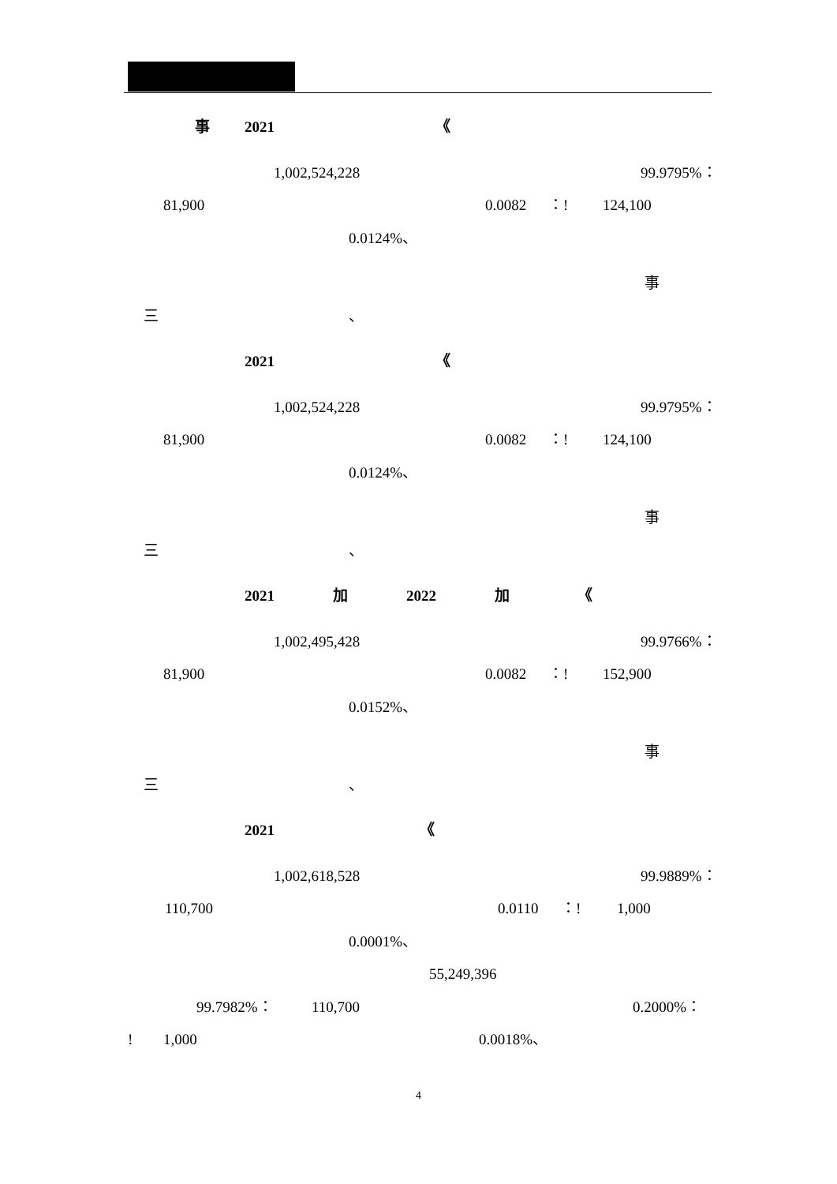事 2021 《
1,002,524,228 99.9795%：
81,900 0.0082 ：! 124,100
0.0124%、 事
三 、
2021 《
1,002,524,228 99.9795%：
81,900 0.0082 ：! 124,100
0.0124%、 事
三 、
2021 加 2022 加 《
1,002,495,428 99.9766%：
81,900 0.0082 ：! 152,900
0.0152%、 事
三 、
2021 《
1,002,618,528 99.9889%：
110,700 0.0110 ：! 1,000
0.0001%、 55,249,396
99.7982%： 110,700 0.2000%：
! 1,000 0.0018%、
4